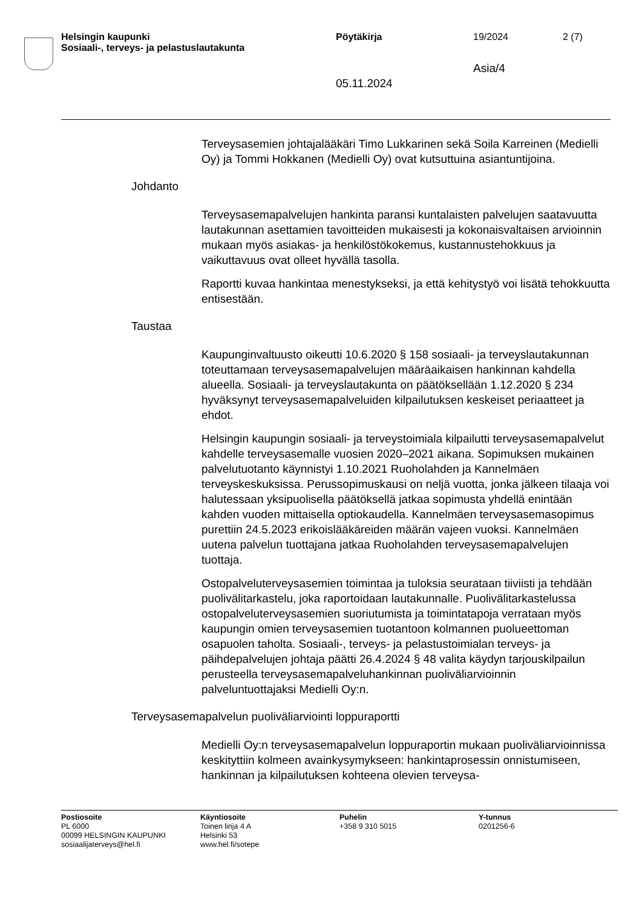Helsingin kaupunki
Sosiaali-, terveys- ja pelastuslautakunta
Pöytäkirja 19/2024 2 (7)
Asia/4
05.11.2024
Terveysasemien johtajalääkäri Timo Lukkarinen sekä Soila Karreinen (Medielli Oy) ja Tommi Hokkanen (Medielli Oy) ovat kutsuttuina asiantuntijoina.
Johdanto
Terveysasemapalvelujen hankinta paransi kuntalaisten palvelujen saatavuutta lautakunnan asettamien tavoitteiden mukaisesti ja kokonaisvaltaisen arvioinnin mukaan myös asiakas- ja henkilöstökokemus, kustannustehokkuus ja vaikuttavuus ovat olleet hyvällä tasolla.
Raportti kuvaa hankintaa menestykseksi, ja että kehitystyö voi lisätä tehokkuutta entisestään.
Taustaa
Kaupunginvaltuusto oikeutti 10.6.2020 § 158 sosiaali- ja terveyslautakunnan toteuttamaan terveysasemapalvelujen määräaikaisen hankinnan kahdella alueella. Sosiaali- ja terveyslautakunta on päätöksellään 1.12.2020 § 234 hyväksynyt terveysasemapalveluiden kilpailutuksen keskeiset periaatteet ja ehdot.
Helsingin kaupungin sosiaali- ja terveystoimiala kilpailutti terveysasemapalvelut kahdelle terveysasemalle vuosien 2020–2021 aikana. Sopimuksen mukainen palvelutuotanto käynnistyi 1.10.2021 Ruoholahden ja Kannelmäen terveyskeskuksissa. Perussopimuskausi on neljä vuotta, jonka jälkeen tilaaja voi halutessaan yksipuolisella päätöksellä jatkaa sopimusta yhdellä enintään kahden vuoden mittaisella optiokaudella. Kannelmäen terveysasemasopimus purettiin 24.5.2023 erikoislääkäreiden määrän vajeen vuoksi. Kannelmäen uutena palvelun tuottajana jatkaa Ruoholahden terveysasemapalvelujen tuottaja.
Ostopalveluterveysasemien toimintaa ja tuloksia seurataan tiiviisti ja tehdään puolivälitarkastelu, joka raportoidaan lautakunnalle. Puolivälitarkastelussa ostopalveluterveysasemien suoriutumista ja toimintatapoja verrataan myös kaupungin omien terveysasemien tuotantoon kolmannen puolueettoman osapuolen taholta. Sosiaali-, terveys- ja pelastustoimialan terveys- ja päihdepalvelujen johtaja päätti 26.4.2024 § 48 valita käydyn tarjouskilpailun perusteella terveysasemapalveluhankinnan puoliväliarvioinnin palveluntuottajaksi Medielli Oy:n.
Terveysasemapalvelun puoliväliarviointi loppuraportti
Medielli Oy:n terveysasemapalvelun loppuraportin mukaan puoliväliarvioinnissa keskityttiin kolmeen avainkysymykseen: hankintaprosessin onnistumiseen, hankinnan ja kilpailutuksen kohteena olevien terveysa-
Postiosoite
PL 6000
00099 HELSINGIN KAUPUNKI
sosiaalijaterveys@hel.fi
Käyntiosoite
Toinen linja 4 A
Helsinki 53
www.hel.fi/sotepe
Puhelin
+358 9 310 5015
Y-tunnus
0201256-6